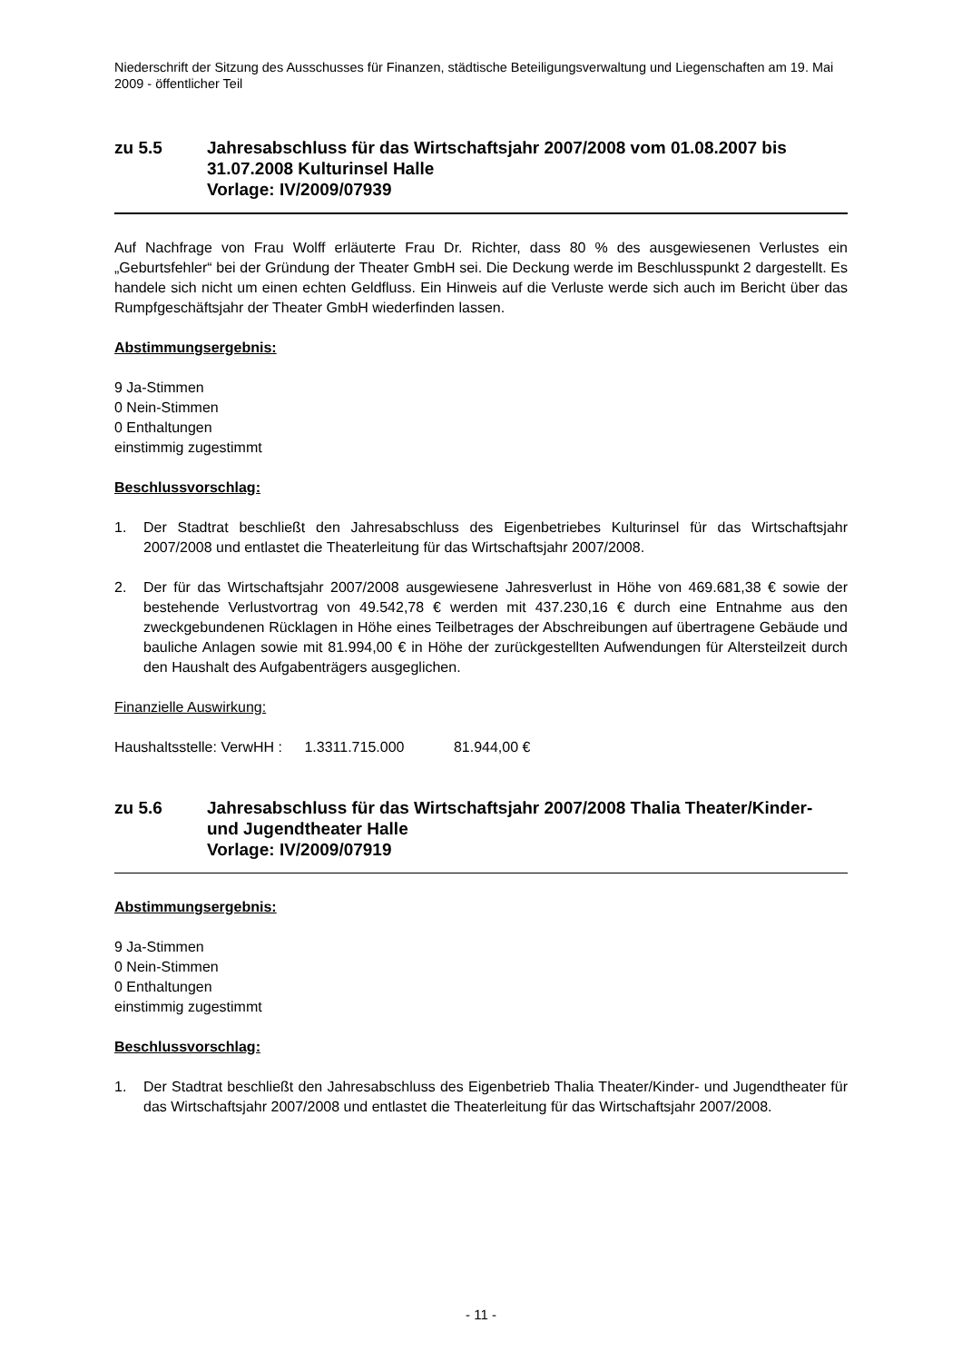Niederschrift der Sitzung des Ausschusses für Finanzen, städtische Beteiligungsverwaltung und Liegenschaften am 19. Mai 2009 - öffentlicher Teil
zu 5.5 Jahresabschluss für das Wirtschaftsjahr 2007/2008 vom 01.08.2007 bis 31.07.2008 Kulturinsel Halle
Vorlage: IV/2009/07939
Auf Nachfrage von Frau Wolff erläuterte Frau Dr. Richter, dass 80 % des ausgewiesenen Verlustes ein „Geburtsfehler“ bei der Gründung der Theater GmbH sei. Die Deckung werde im Beschlusspunkt 2 dargestellt. Es handele sich nicht um einen echten Geldfluss. Ein Hinweis auf die Verluste werde sich auch im Bericht über das Rumpfgeschäftsjahr der Theater GmbH wiederfinden lassen.
Abstimmungsergebnis:
9 Ja-Stimmen
0 Nein-Stimmen
0 Enthaltungen
einstimmig zugestimmt
Beschlussvorschlag:
1. Der Stadtrat beschließt den Jahresabschluss des Eigenbetriebes Kulturinsel für das Wirtschaftsjahr 2007/2008 und entlastet die Theaterleitung für das Wirtschaftsjahr 2007/2008.
2. Der für das Wirtschaftsjahr 2007/2008 ausgewiesene Jahresverlust in Höhe von 469.681,38 € sowie der bestehende Verlustvortrag von 49.542,78 € werden mit 437.230,16 € durch eine Entnahme aus den zweckgebundenen Rücklagen in Höhe eines Teilbetrages der Abschreibungen auf übertragene Gebäude und bauliche Anlagen sowie mit 81.994,00 € in Höhe der zurückgestellten Aufwendungen für Altersteilzeit durch den Haushalt des Aufgabenträgers ausgeglichen.
Finanzielle Auswirkung:
Haushaltsstelle: VerwHH : 1.3311.715.000 81.944,00 €
zu 5.6 Jahresabschluss für das Wirtschaftsjahr 2007/2008 Thalia Theater/Kinder- und Jugendtheater Halle
Vorlage: IV/2009/07919
Abstimmungsergebnis:
9 Ja-Stimmen
0 Nein-Stimmen
0 Enthaltungen
einstimmig zugestimmt
Beschlussvorschlag:
1. Der Stadtrat beschließt den Jahresabschluss des Eigenbetrieb Thalia Theater/Kinder- und Jugendtheater für das Wirtschaftsjahr 2007/2008 und entlastet die Theaterleitung für das Wirtschaftsjahr 2007/2008.
- 11 -